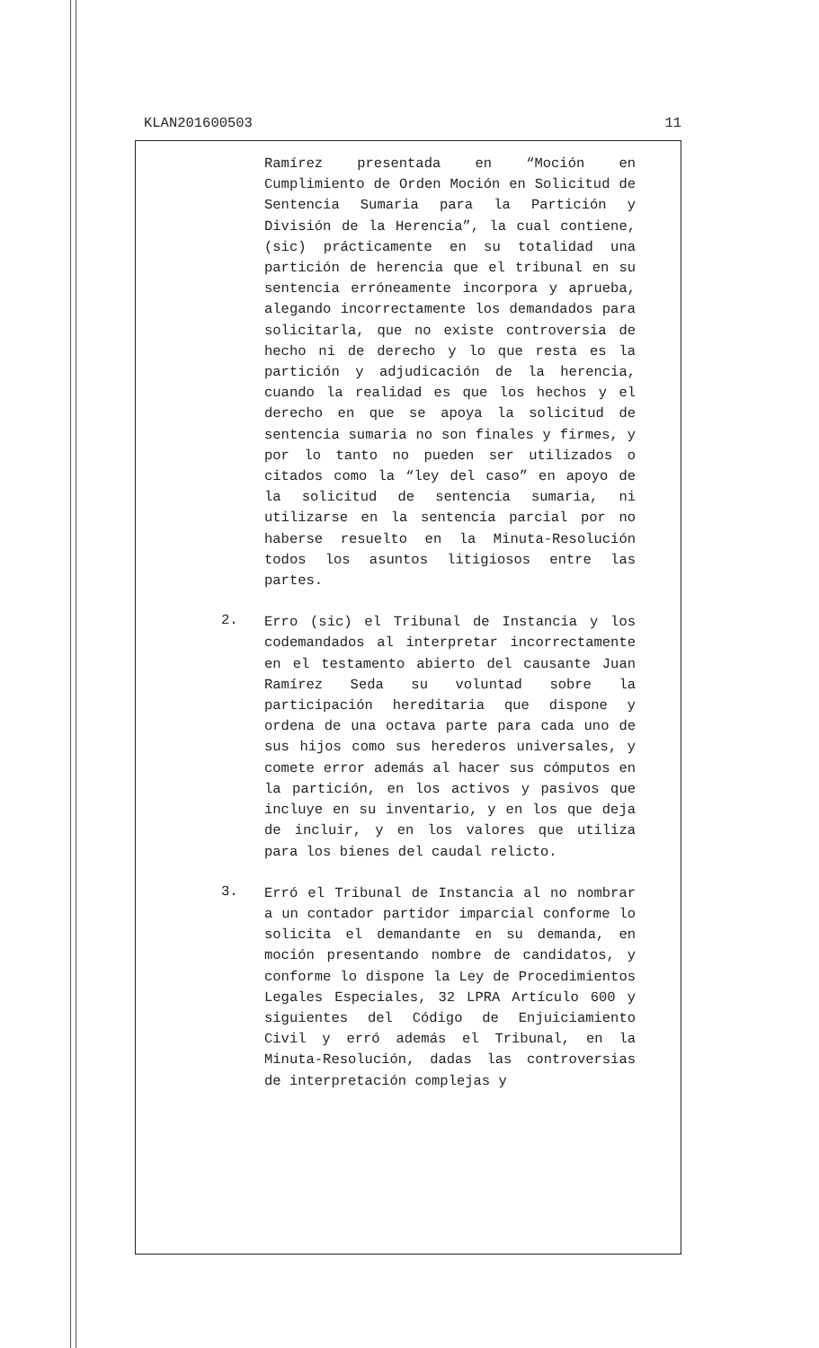KLAN201600503 11
Ramírez presentada en “Moción en Cumplimiento de Orden Moción en Solicitud de Sentencia Sumaria para la Partición y División de la Herencia”, la cual contiene, (sic) prácticamente en su totalidad una partición de herencia que el tribunal en su sentencia erróneamente incorpora y aprueba, alegando incorrectamente los demandados para solicitarla, que no existe controversia de hecho ni de derecho y lo que resta es la partición y adjudicación de la herencia, cuando la realidad es que los hechos y el derecho en que se apoya la solicitud de sentencia sumaria no son finales y firmes, y por lo tanto no pueden ser utilizados o citados como la “ley del caso” en apoyo de la solicitud de sentencia sumaria, ni utilizarse en la sentencia parcial por no haberse resuelto en la Minuta-Resolución todos los asuntos litigiosos entre las partes.
2.
Erro (sic) el Tribunal de Instancia y los codemandados al interpretar incorrectamente en el testamento abierto del causante Juan Ramírez Seda su voluntad sobre la participación hereditaria que dispone y ordena de una octava parte para cada uno de sus hijos como sus herederos universales, y comete error además al hacer sus cómputos en la partición, en los activos y pasivos que incluye en su inventario, y en los que deja de incluir, y en los valores que utiliza para los bienes del caudal relicto.
3.
Erró el Tribunal de Instancia al no nombrar a un contador partidor imparcial conforme lo solicita el demandante en su demanda, en moción presentando nombre de candidatos, y conforme lo dispone la Ley de Procedimientos Legales Especiales, 32 LPRA Artículo 600 y siguientes del Código de Enjuiciamiento Civil y erró además el Tribunal, en la Minuta-Resolución, dadas las controversias de interpretación complejas y